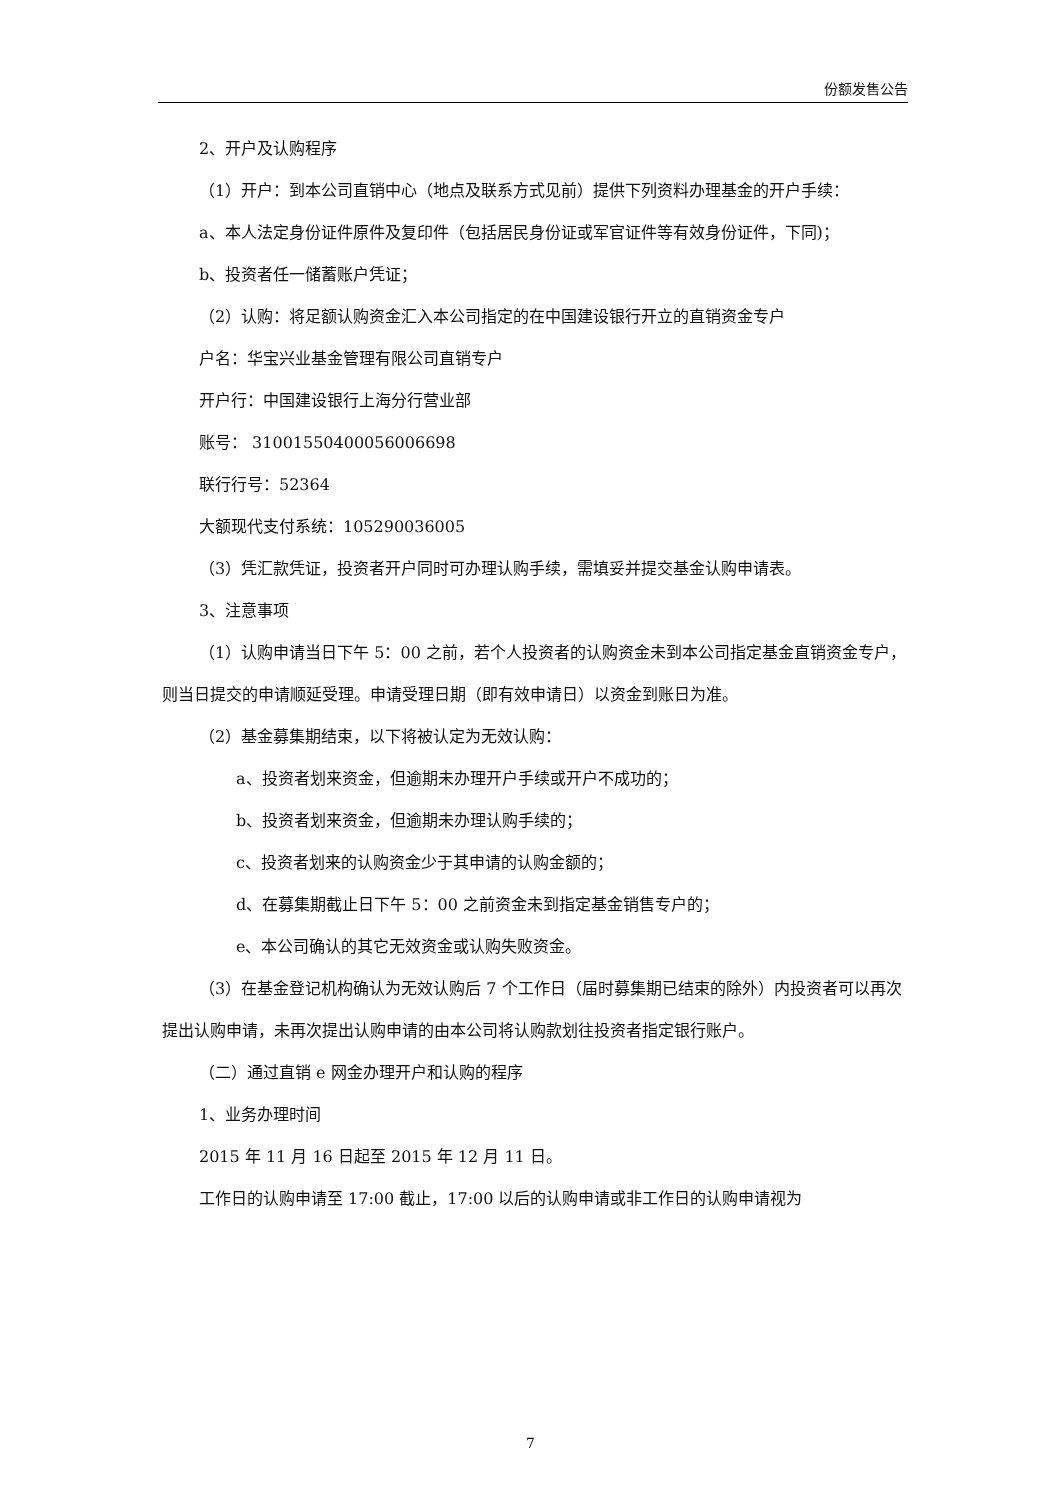份额发售公告
2、开户及认购程序
（1）开户：到本公司直销中心（地点及联系方式见前）提供下列资料办理基金的开户手续：
a、本人法定身份证件原件及复印件（包括居民身份证或军官证件等有效身份证件，下同)；
b、投资者任一储蓄账户凭证；
（2）认购：将足额认购资金汇入本公司指定的在中国建设银行开立的直销资金专户
户名：华宝兴业基金管理有限公司直销专户
开户行：中国建设银行上海分行营业部
账号： 31001550400056006698
联行行号：52364
大额现代支付系统：105290036005
（3）凭汇款凭证，投资者开户同时可办理认购手续，需填妥并提交基金认购申请表。
3、注意事项
（1）认购申请当日下午 5：00 之前，若个人投资者的认购资金未到本公司指定基金直销资金专户，则当日提交的申请顺延受理。申请受理日期（即有效申请日）以资金到账日为准。
（2）基金募集期结束，以下将被认定为无效认购：
a、投资者划来资金，但逾期未办理开户手续或开户不成功的；
b、投资者划来资金，但逾期未办理认购手续的；
c、投资者划来的认购资金少于其申请的认购金额的；
d、在募集期截止日下午 5：00 之前资金未到指定基金销售专户的；
e、本公司确认的其它无效资金或认购失败资金。
（3）在基金登记机构确认为无效认购后 7 个工作日（届时募集期已结束的除外）内投资者可以再次提出认购申请，未再次提出认购申请的由本公司将认购款划往投资者指定银行账户。
（二）通过直销 e 网金办理开户和认购的程序
1、业务办理时间
2015 年 11 月 16 日起至 2015 年 12 月 11 日。
工作日的认购申请至 17:00 截止，17:00 以后的认购申请或非工作日的认购申请视为
7